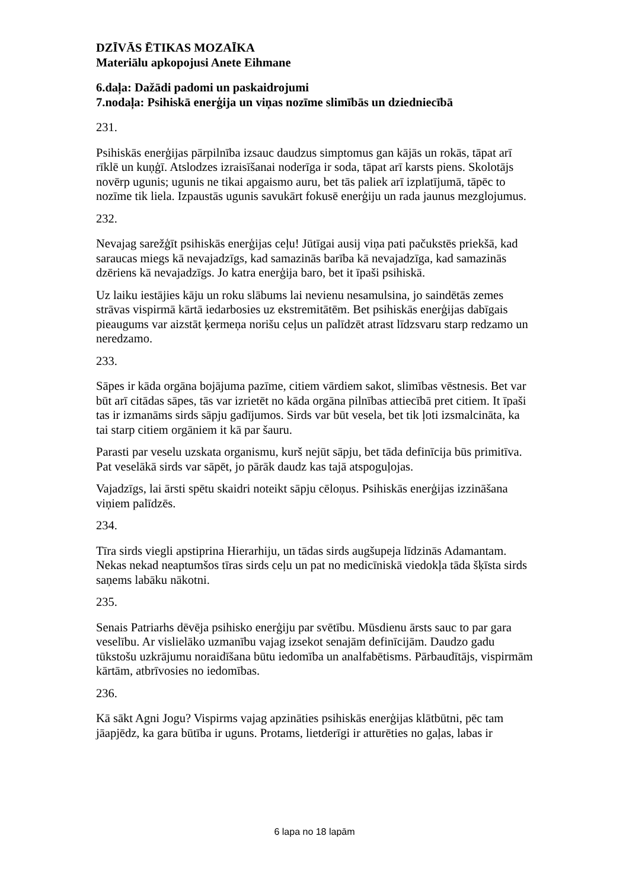DZĪVĀS ĒTIKAS MOZAĪKA
Materiālu apkopojusi Anete Eihmane
6.daļa: Dažādi padomi un paskaidrojumi
7.nodaļa: Psihiskā enerģija un viņas nozīme slimībās un dziedniecībā
231.
Psihiskās enerģijas pārpilnība izsauc daudzus simptomus gan kājās un rokās, tāpat arī rīklē un kuņģī. Atslodzes izraisīšanai noderīga ir soda, tāpat arī karsts piens. Skolotājs novērp ugunis; ugunis ne tikai apgaismo auru, bet tās paliek arī izplatījumā, tāpēc to nozīme tik liela. Izpaustās ugunis savukārt fokusē enerģiju un rada jaunus mezglojumus.
232.
Nevajag sarežģīt psihiskās enerģijas ceļu! Jūtīgai ausij viņa pati pačukstēs priekšā, kad saraucas miegs kā nevajadzīgs, kad samazinās barība kā nevajadzīga, kad samazinās dzēriens kā nevajadzīgs. Jo katra enerģija baro, bet it īpaši psihiskā.
Uz laiku iestājies kāju un roku slābums lai nevienu nesamulsina, jo saindētās zemes strāvas vispirmā kārtā iedarbosies uz ekstremitātēm. Bet psihiskās enerģijas dabīgais pieaugums var aizstāt ķermeņa norišu ceļus un palīdzēt atrast līdzsvaru starp redzamo un neredzamo.
233.
Sāpes ir kāda orgāna bojājuma pazīme, citiem vārdiem sakot, slimības vēstnesis. Bet var būt arī citādas sāpes, tās var izrietēt no kāda orgāna pilnības attiecībā pret citiem. It īpaši tas ir izmanāms sirds sāpju gadījumos. Sirds var būt vesela, bet tik ļoti izsmalcināta, ka tai starp citiem orgāniem it kā par šauru.
Parasti par veselu uzskata organismu, kurš nejūt sāpju, bet tāda definīcija būs primitīva. Pat veselākā sirds var sāpēt, jo pārāk daudz kas tajā atspoguļojas.
Vajadzīgs, lai ārsti spētu skaidri noteikt sāpju cēloņus. Psihiskās enerģijas izzināšana viņiem palīdzēs.
234.
Tīra sirds viegli apstiprina Hierarhiju, un tādas sirds augšupeja līdzinās Adamantam. Nekas nekad neaptumšos tīras sirds ceļu un pat no medicīniskā viedokļa tāda šķīsta sirds saņems labāku nākotni.
235.
Senais Patriarhs dēvēja psihisko enerģiju par svētību. Mūsdienu ārsts sauc to par gara veselību. Ar vislielāko uzmanību vajag izsekot senajām definīcijām. Daudzo gadu tūkstošu uzkrājumu noraidīšana būtu iedomība un analfabētisms. Pārbaudītājs, vispirmām kārtām, atbrīvosies no iedomības.
236.
Kā sākt Agni Jogu? Vispirms vajag apzināties psihiskās enerģijas klātbūtni, pēc tam jāapjēdz, ka gara būtība ir uguns. Protams, lietderīgi ir atturēties no gaļas, labas ir
6 lapa no 18 lapām